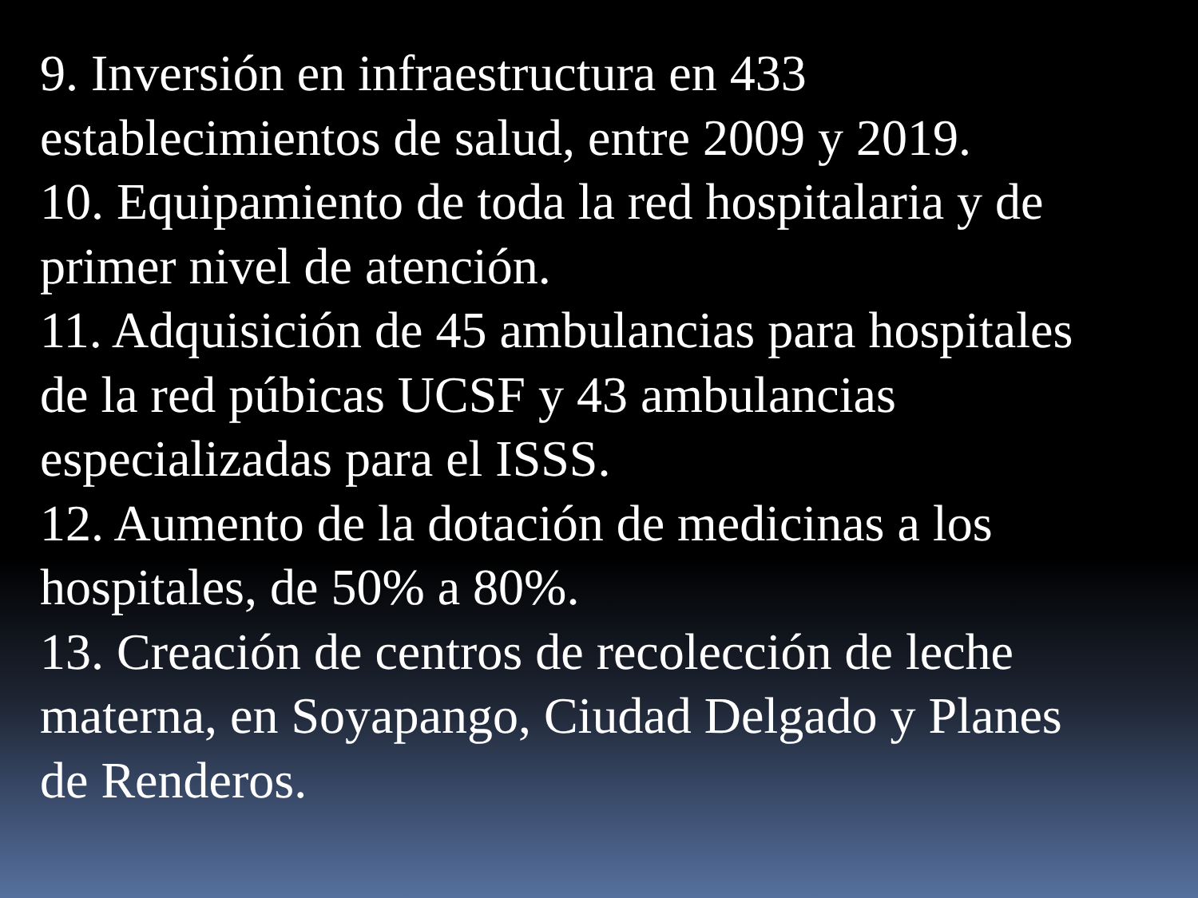9. Inversión en infraestructura en 433
establecimientos de salud, entre 2009 y 2019.
10. Equipamiento de toda la red hospitalaria y de
primer nivel de atención.
11. Adquisición de 45 ambulancias para hospitales
de la red púbicas UCSF y 43 ambulancias
especializadas para el ISSS.
12. Aumento de la dotación de medicinas a los
hospitales, de 50% a 80%.
13. Creación de centros de recolección de leche
materna, en Soyapango, Ciudad Delgado y Planes
de Renderos.